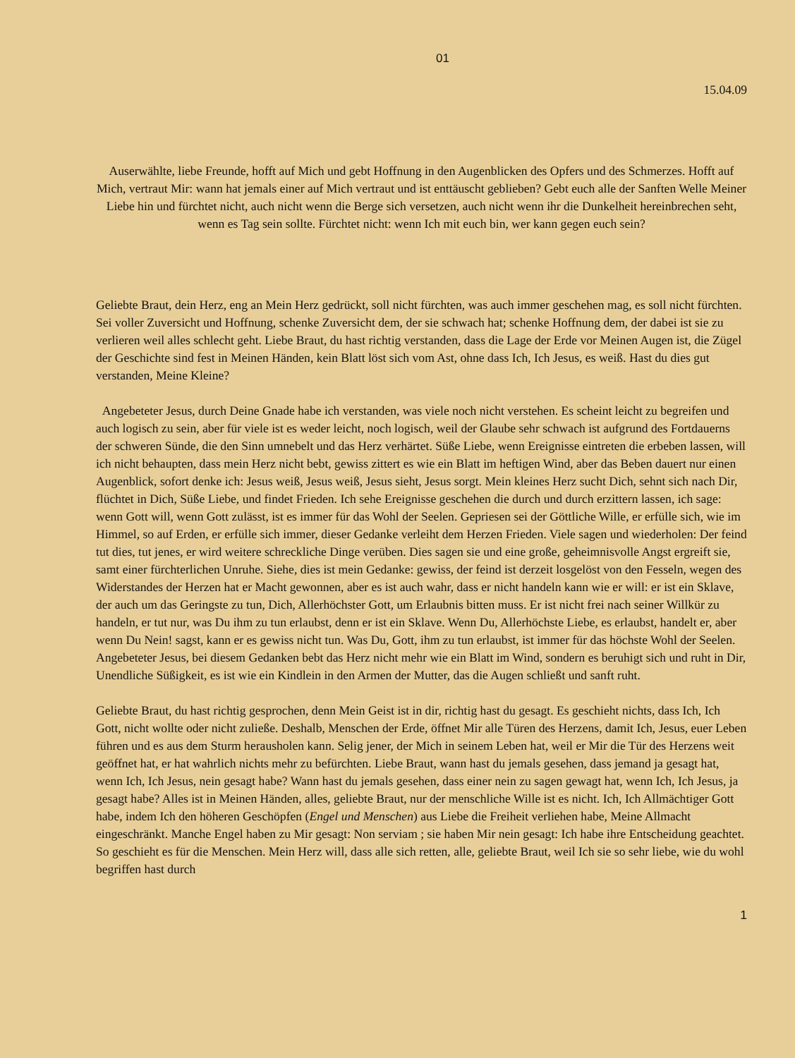01
15.04.09
Auserwählte, liebe Freunde, hofft auf Mich und gebt Hoffnung in den Augenblicken des Opfers und des Schmerzes. Hofft auf Mich, vertraut Mir: wann hat jemals einer auf Mich vertraut und ist enttäuscht geblieben? Gebt euch alle der Sanften Welle Meiner Liebe hin und fürchtet nicht, auch nicht wenn die Berge sich versetzen, auch nicht wenn ihr die Dunkelheit hereinbrechen seht, wenn es Tag sein sollte. Fürchtet nicht: wenn Ich mit euch bin, wer kann gegen euch sein?
Geliebte Braut, dein Herz, eng an Mein Herz gedrückt, soll nicht fürchten, was auch immer geschehen mag, es soll nicht fürchten. Sei voller Zuversicht und Hoffnung, schenke Zuversicht dem, der sie schwach hat; schenke Hoffnung dem, der dabei ist sie zu verlieren weil alles schlecht geht. Liebe Braut, du hast richtig verstanden, dass die Lage der Erde vor Meinen Augen ist, die Zügel der Geschichte sind fest in Meinen Händen, kein Blatt löst sich vom Ast, ohne dass Ich, Ich Jesus, es weiß. Hast du dies gut verstanden, Meine Kleine?
Angebeteter Jesus, durch Deine Gnade habe ich verstanden, was viele noch nicht verstehen. Es scheint leicht zu begreifen und auch logisch zu sein, aber für viele ist es weder leicht, noch logisch, weil der Glaube sehr schwach ist aufgrund des Fortdauerns der schweren Sünde, die den Sinn umnebelt und das Herz verhärtet. Süße Liebe, wenn Ereignisse eintreten die erbeben lassen, will ich nicht behaupten, dass mein Herz nicht bebt, gewiss zittert es wie ein Blatt im heftigen Wind, aber das Beben dauert nur einen Augenblick, sofort denke ich: Jesus weiß, Jesus weiß, Jesus sieht, Jesus sorgt. Mein kleines Herz sucht Dich, sehnt sich nach Dir, flüchtet in Dich, Süße Liebe, und findet Frieden. Ich sehe Ereignisse geschehen die durch und durch erzittern lassen, ich sage: wenn Gott will, wenn Gott zulässt, ist es immer für das Wohl der Seelen. Gepriesen sei der Göttliche Wille, er erfülle sich, wie im Himmel, so auf Erden, er erfülle sich immer, dieser Gedanke verleiht dem Herzen Frieden. Viele sagen und wiederholen: Der feind tut dies, tut jenes, er wird weitere schreckliche Dinge verüben. Dies sagen sie und eine große, geheimnisvolle Angst ergreift sie, samt einer fürchterlichen Unruhe. Siehe, dies ist mein Gedanke: gewiss, der feind ist derzeit losgelöst von den Fesseln, wegen des Widerstandes der Herzen hat er Macht gewonnen, aber es ist auch wahr, dass er nicht handeln kann wie er will: er ist ein Sklave, der auch um das Geringste zu tun, Dich, Allerhöchster Gott, um Erlaubnis bitten muss. Er ist nicht frei nach seiner Willkür zu handeln, er tut nur, was Du ihm zu tun erlaubst, denn er ist ein Sklave. Wenn Du, Allerhöchste Liebe, es erlaubst, handelt er, aber wenn Du Nein! sagst, kann er es gewiss nicht tun. Was Du, Gott, ihm zu tun erlaubst, ist immer für das höchste Wohl der Seelen. Angebeteter Jesus, bei diesem Gedanken bebt das Herz nicht mehr wie ein Blatt im Wind, sondern es beruhigt sich und ruht in Dir, Unendliche Süßigkeit, es ist wie ein Kindlein in den Armen der Mutter, das die Augen schließt und sanft ruht.
Geliebte Braut, du hast richtig gesprochen, denn Mein Geist ist in dir, richtig hast du gesagt. Es geschieht nichts, dass Ich, Ich Gott, nicht wollte oder nicht zuließe. Deshalb, Menschen der Erde, öffnet Mir alle Türen des Herzens, damit Ich, Jesus, euer Leben führen und es aus dem Sturm herausholen kann. Selig jener, der Mich in seinem Leben hat, weil er Mir die Tür des Herzens weit geöffnet hat, er hat wahrlich nichts mehr zu befürchten. Liebe Braut, wann hast du jemals gesehen, dass jemand ja gesagt hat, wenn Ich, Ich Jesus, nein gesagt habe? Wann hast du jemals gesehen, dass einer nein zu sagen gewagt hat, wenn Ich, Ich Jesus, ja gesagt habe? Alles ist in Meinen Händen, alles, geliebte Braut, nur der menschliche Wille ist es nicht. Ich, Ich Allmächtiger Gott habe, indem Ich den höheren Geschöpfen (Engel und Menschen) aus Liebe die Freiheit verliehen habe, Meine Allmacht eingeschränkt. Manche Engel haben zu Mir gesagt: Non serviam ; sie haben Mir nein gesagt: Ich habe ihre Entscheidung geachtet. So geschieht es für die Menschen. Mein Herz will, dass alle sich retten, alle, geliebte Braut, weil Ich sie so sehr liebe, wie du wohl begriffen hast durch
1